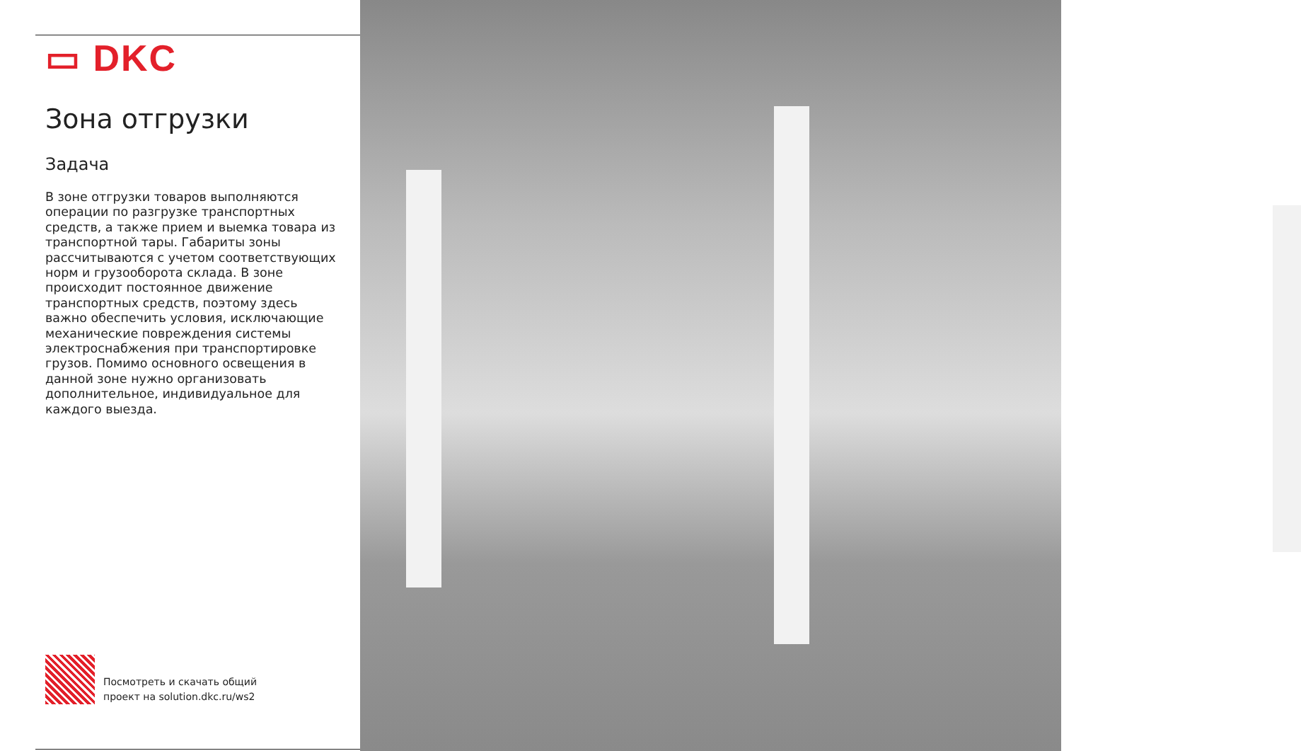▭ DKC
Зона отгрузки
Задача
В зоне отгрузки товаров выполняются операции по разгрузке транспортных средств, а также прием и выемка товара из транспортной тары. Габариты зоны рассчитываются с учетом соответствующих норм и грузооборота склада. В зоне происходит постоянное движение транспортных средств, поэтому здесь важно обеспечить условия, исключающие механические повреждения системы электроснабжения при транспортировке грузов. Помимо основного освещения в данной зоне нужно организовать дополнительное, индивидуальное для каждого выезда.
Посмотреть и скачать общий
проект на solution.dkc.ru/ws2